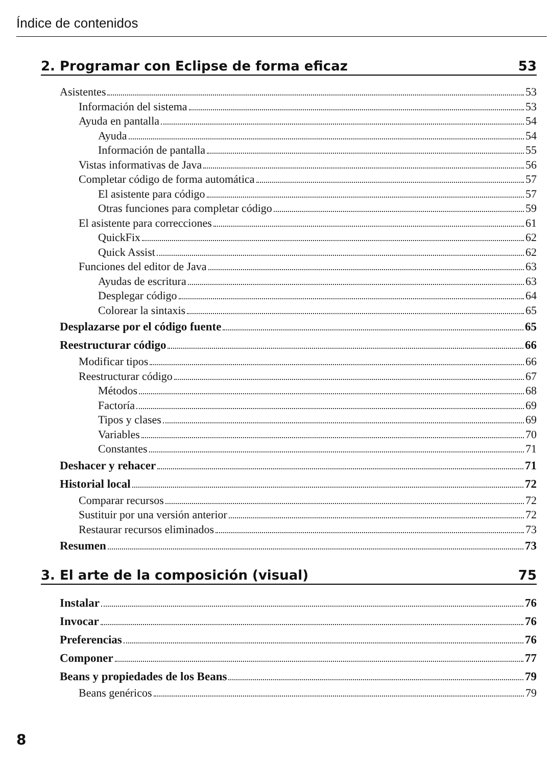Índice de contenidos
2. Programar con Eclipse de forma eficaz 53
Asistentes 53
Información del sistema 53
Ayuda en pantalla 54
Ayuda 54
Información de pantalla 55
Vistas informativas de Java 56
Completar código de forma automática 57
El asistente para código 57
Otras funciones para completar código 59
El asistente para correcciones 61
QuickFix 62
Quick Assist 62
Funciones del editor de Java 63
Ayudas de escritura 63
Desplegar código 64
Colorear la sintaxis 65
Desplazarse por el código fuente 65
Reestructurar código 66
Modificar tipos 66
Reestructurar código 67
Métodos 68
Factoría 69
Tipos y clases 69
Variables 70
Constantes 71
Deshacer y rehacer 71
Historial local 72
Comparar recursos 72
Sustituir por una versión anterior 72
Restaurar recursos eliminados 73
Resumen 73
3. El arte de la composición (visual) 75
Instalar 76
Invocar 76
Preferencias 76
Componer 77
Beans y propiedades de los Beans 79
Beans genéricos 79
8